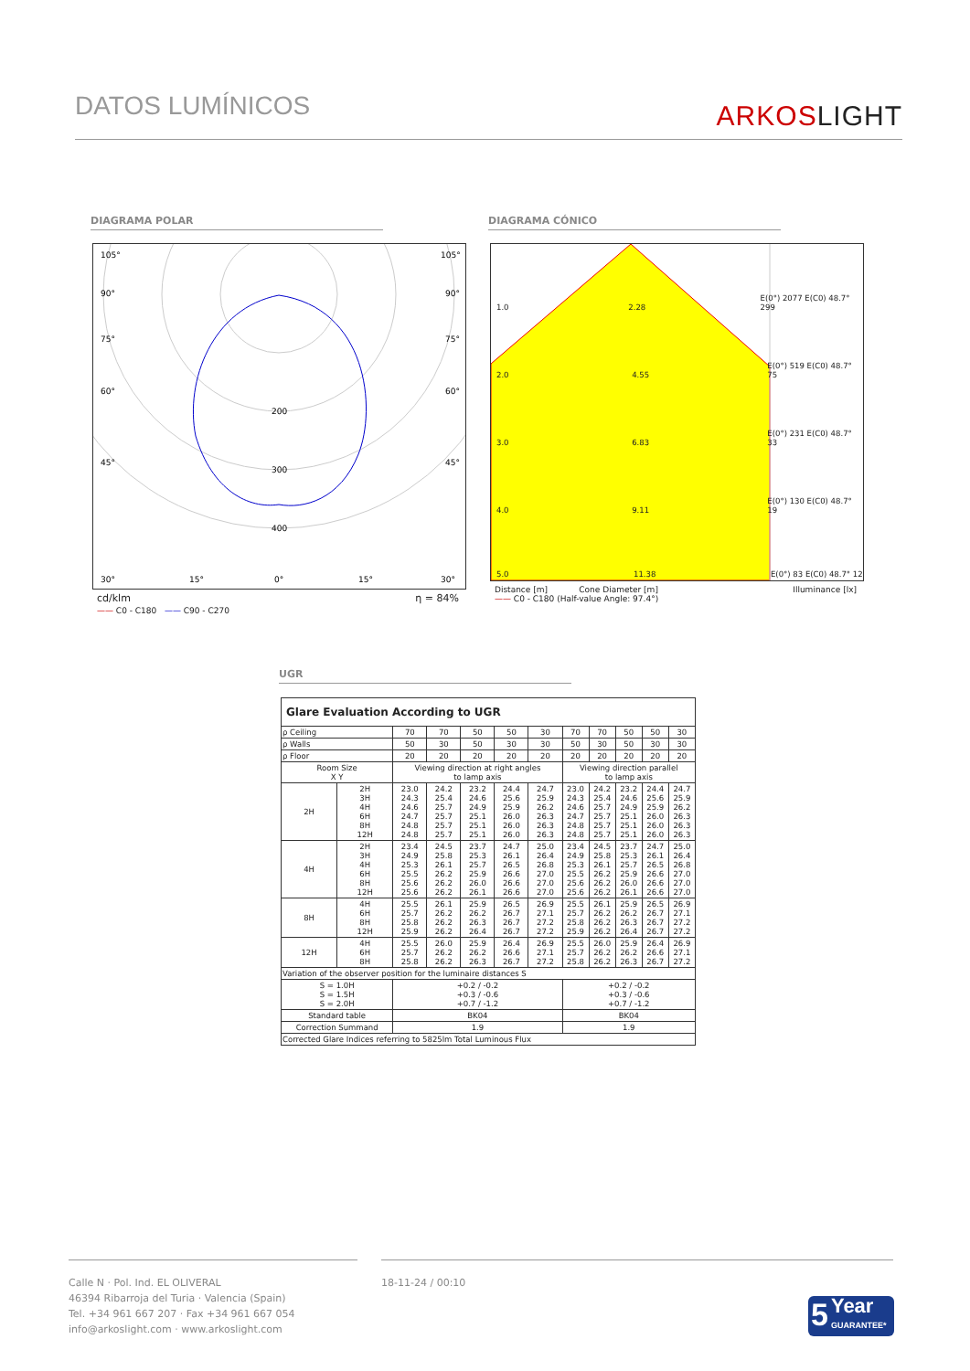DATOS LUMÍNICOS ARKOSLIGHT
DIAGRAMA POLAR DIAGRAMA CÓNICO
105°
90°
75°
60°
45°
30°
15°
0°
15°
30°
105°
90°
75°
60°
45°
200
300
400
cd/klm η = 84%
—— C0 - C180 —— C90 - C270
1.0 2.28 E(0°) 2077 E(C0) 48.7° 299
2.0 4.55 E(0°) 519 E(C0) 48.7° 75
3.0 6.83 E(0°) 231 E(C0) 48.7° 33
4.0 9.11 E(0°) 130 E(C0) 48.7° 19
5.0 11.38 E(0°) 83 E(C0) 48.7° 12
Distance [m] Cone Diameter [m] Illuminance [lx]
—— C0 - C180 (Half-value Angle: 97.4°)
UGR
| Glare Evaluation According to UGR | | | | | | | | | | | |
| --- | --- | --- | --- | --- | --- | --- | --- | --- | --- | --- | --- |
| ρ Ceiling | | 70 | 70 | 50 | 50 | 30 | 70 | 70 | 50 | 50 | 30 |
| ρ Walls | | 50 | 30 | 50 | 30 | 30 | 50 | 30 | 50 | 30 | 30 |
| ρ Floor | | 20 | 20 | 20 | 20 | 20 | 20 | 20 | 20 | 20 | 20 |
| Room Size X Y | | Viewing direction at right angles to lamp axis | | | | | Viewing direction parallel to lamp axis | | | | |
| 2H | 2H 3H 4H 6H 8H 12H | 23.0 24.3 24.6 24.7 24.8 24.8 | 24.2 25.4 25.7 25.7 25.7 25.7 | 23.2 24.6 24.9 25.1 25.1 25.1 | 24.4 25.6 25.9 26.0 26.0 26.0 | 24.7 25.9 26.2 26.3 26.3 26.3 | 23.0 24.3 24.6 24.7 24.8 24.8 | 24.2 25.4 25.7 25.7 25.7 25.7 | 23.2 24.6 24.9 25.1 25.1 25.1 | 24.4 25.6 25.9 26.0 26.0 26.0 | 24.7 25.9 26.2 26.3 26.3 26.3 |
| 4H | 2H 3H 4H 6H 8H 12H | 23.4 24.9 25.3 25.5 25.6 25.6 | 24.5 25.8 26.1 26.2 26.2 26.2 | 23.7 25.3 25.7 25.9 26.0 26.1 | 24.7 26.1 26.5 26.6 26.6 26.6 | 25.0 26.4 26.8 27.0 27.0 27.0 | 23.4 24.9 25.3 25.5 25.6 25.6 | 24.5 25.8 26.1 26.2 26.2 26.2 | 23.7 25.3 25.7 25.9 26.0 26.1 | 24.7 26.1 26.5 26.6 26.6 26.6 | 25.0 26.4 26.8 27.0 27.0 27.0 |
| 8H | 4H 6H 8H 12H | 25.5 25.7 25.8 25.9 | 26.1 26.2 26.2 26.2 | 25.9 26.2 26.3 26.4 | 26.5 26.7 26.7 26.7 | 26.9 27.1 27.2 27.2 | 25.5 25.7 25.8 25.9 | 26.1 26.2 26.2 26.2 | 25.9 26.2 26.3 26.4 | 26.5 26.7 26.7 26.7 | 26.9 27.1 27.2 27.2 |
| 12H | 4H 6H 8H | 25.5 25.7 25.8 | 26.0 26.2 26.2 | 25.9 26.2 26.3 | 26.4 26.6 26.7 | 26.9 27.1 27.2 | 25.5 25.7 25.8 | 26.0 26.2 26.2 | 25.9 26.2 26.3 | 26.4 26.6 26.7 | 26.9 27.1 27.2 |
| Variation of the observer position for the luminaire distances S | | | | | | | | | | | |
| S = 1.0H S = 1.5H S = 2.0H | | +0.2 / -0.2 +0.3 / -0.6 +0.7 / -1.2 | | | | | +0.2 / -0.2 +0.3 / -0.6 +0.7 / -1.2 | | | | |
| Standard table | | BK04 | | | | | BK04 | | | | |
| Correction Summand | | 1.9 | | | | | 1.9 | | | | |
| Corrected Glare Indices referring to 5825lm Total Luminous Flux | | | | | | | | | | | |
Calle N · Pol. Ind. EL OLIVERAL
46394 Ribarroja del Turia · Valencia (Spain)
Tel. +34 961 667 207 · Fax +34 961 667 054
info@arkoslight.com · www.arkoslight.com
18-11-24 / 00:10
5 Year
GUARANTEE*